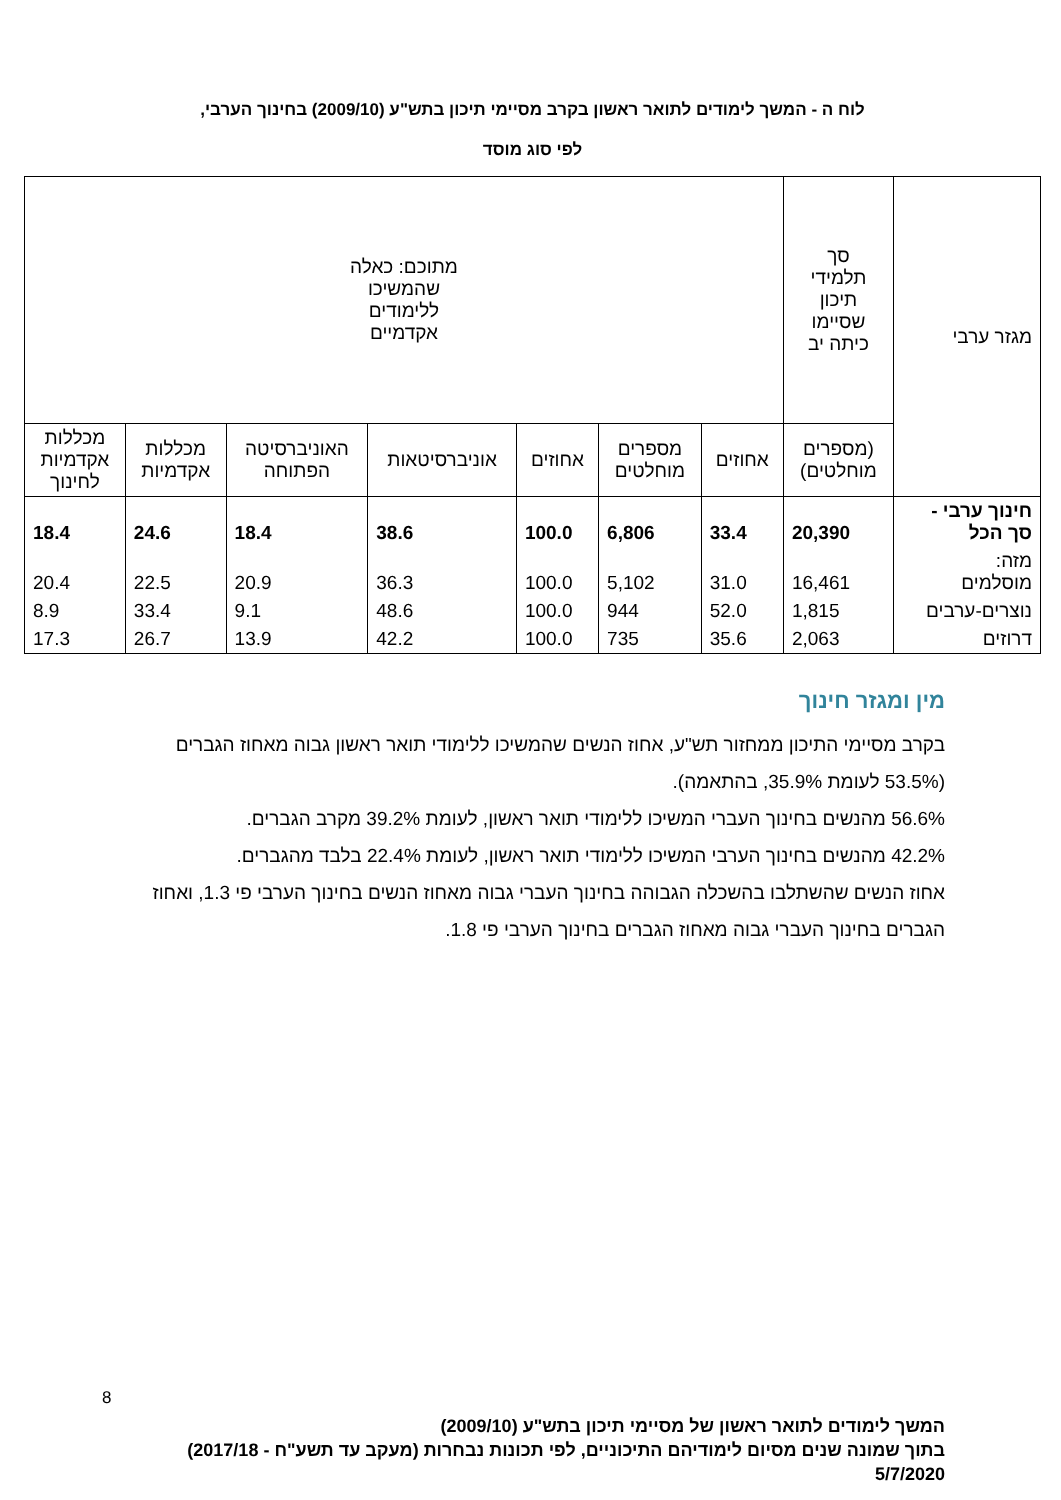לוח ה - המשך לימודים לתואר ראשון בקרב מסיימי תיכון בתש"ע (2009/10) בחינוך הערבי,
לפי סוג מוסד
| מגזר ערבי | סך תלמידי תיכון שסיימו כיתה יב | מתוכם: כאלה שהמשיכו ללימודים אקדמיים | | | | | | |
| --- | --- | --- | --- | --- | --- | --- | --- | --- |
| | (מספרים מוחלטים) | אחוזים | מספרים מוחלטים | אחוזים | אוניברסיטאות | האוניברסיטה הפתוחה | מכללות אקדמיות | מכללות אקדמיות לחינוך |
| חינוך ערבי - סך הכל | 20,390 | 33.4 | 6,806 | 100.0 | 38.6 | 18.4 | 24.6 | 18.4 |
| מזה: מוסלמים | 16,461 | 31.0 | 5,102 | 100.0 | 36.3 | 20.9 | 22.5 | 20.4 |
| נוצרים-ערבים | 1,815 | 52.0 | 944 | 100.0 | 48.6 | 9.1 | 33.4 | 8.9 |
| דרוזים | 2,063 | 35.6 | 735 | 100.0 | 42.2 | 13.9 | 26.7 | 17.3 |
מין ומגזר חינוך
בקרב מסיימי התיכון ממחזור תש"ע, אחוז הנשים שהמשיכו ללימודי תואר ראשון גבוה מאחוז הגברים (53.5% לעומת 35.9%, בהתאמה).
56.6% מהנשים בחינוך העברי המשיכו ללימודי תואר ראשון, לעומת 39.2% מקרב הגברים.
42.2% מהנשים בחינוך הערבי המשיכו ללימודי תואר ראשון, לעומת 22.4% בלבד מהגברים.
אחוז הנשים שהשתלבו בהשכלה הגבוהה בחינוך העברי גבוה מאחוז הנשים בחינוך הערבי פי 1.3, ואחוז הגברים בחינוך העברי גבוה מאחוז הגברים בחינוך הערבי פי 1.8.
8
המשך לימודים לתואר ראשון של מסיימי תיכון בתש"ע (2009/10)
בתוך שמונה שנים מסיום לימודיהם התיכוניים, לפי תכונות נבחרות (מעקב עד תשע"ח - 2017/18)
5/7/2020